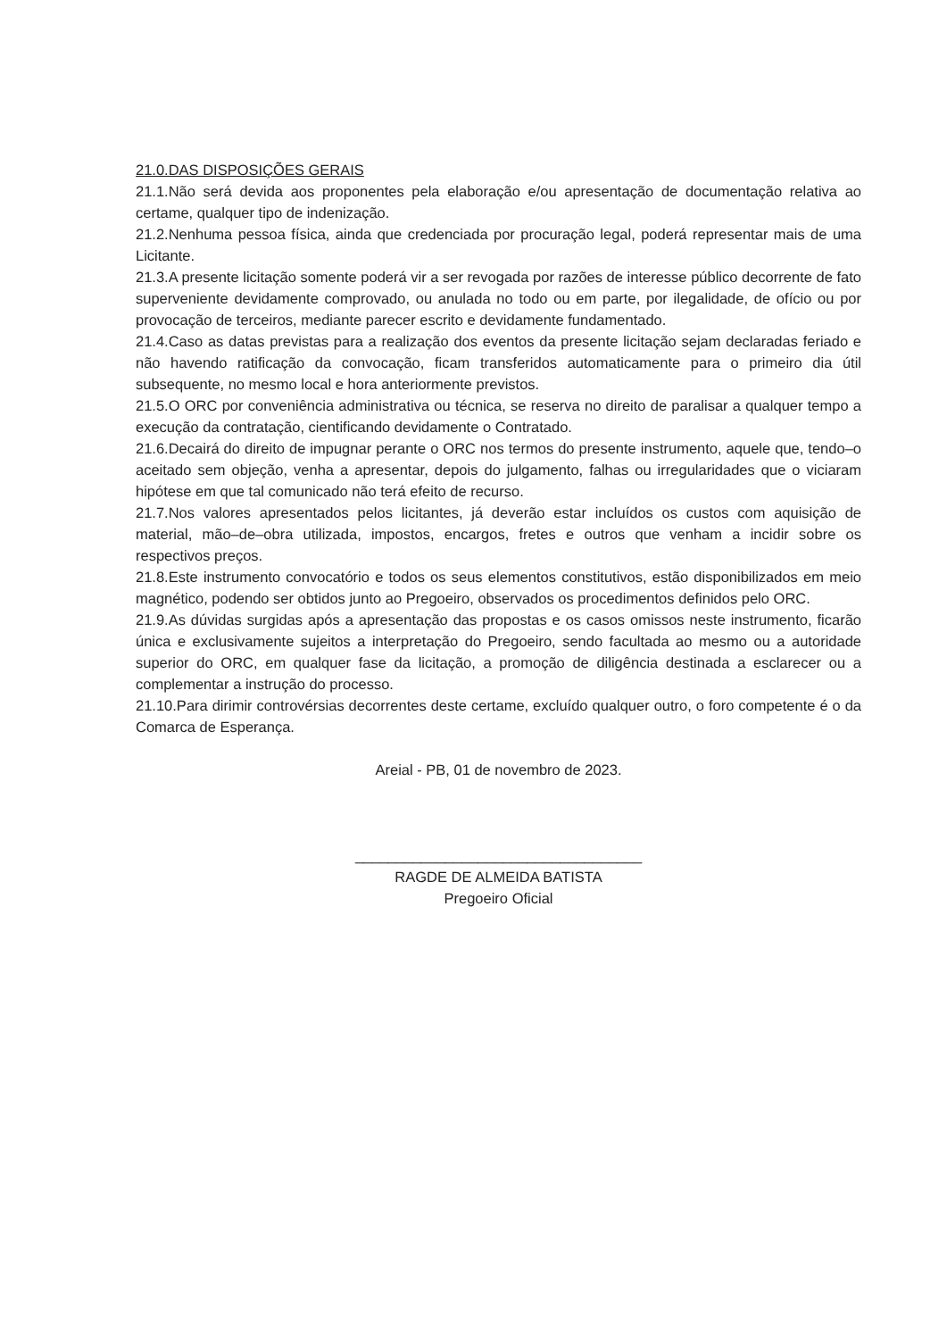21.0.DAS DISPOSIÇÕES GERAIS
21.1.Não será devida aos proponentes pela elaboração e/ou apresentação de documentação relativa ao certame, qualquer tipo de indenização.
21.2.Nenhuma pessoa física, ainda que credenciada por procuração legal, poderá representar mais de uma Licitante.
21.3.A presente licitação somente poderá vir a ser revogada por razões de interesse público decorrente de fato superveniente devidamente comprovado, ou anulada no todo ou em parte, por ilegalidade, de ofício ou por provocação de terceiros, mediante parecer escrito e devidamente fundamentado.
21.4.Caso as datas previstas para a realização dos eventos da presente licitação sejam declaradas feriado e não havendo ratificação da convocação, ficam transferidos automaticamente para o primeiro dia útil subsequente, no mesmo local e hora anteriormente previstos.
21.5.O ORC por conveniência administrativa ou técnica, se reserva no direito de paralisar a qualquer tempo a execução da contratação, cientificando devidamente o Contratado.
21.6.Decairá do direito de impugnar perante o ORC nos termos do presente instrumento, aquele que, tendo–o aceitado sem objeção, venha a apresentar, depois do julgamento, falhas ou irregularidades que o viciaram hipótese em que tal comunicado não terá efeito de recurso.
21.7.Nos valores apresentados pelos licitantes, já deverão estar incluídos os custos com aquisição de material, mão–de–obra utilizada, impostos, encargos, fretes e outros que venham a incidir sobre os respectivos preços.
21.8.Este instrumento convocatório e todos os seus elementos constitutivos, estão disponibilizados em meio magnético, podendo ser obtidos junto ao Pregoeiro, observados os procedimentos definidos pelo ORC.
21.9.As dúvidas surgidas após a apresentação das propostas e os casos omissos neste instrumento, ficarão única e exclusivamente sujeitos a interpretação do Pregoeiro, sendo facultada ao mesmo ou a autoridade superior do ORC, em qualquer fase da licitação, a promoção de diligência destinada a esclarecer ou a complementar a instrução do processo.
21.10.Para dirimir controvérsias decorrentes deste certame, excluído qualquer outro, o foro competente é o da Comarca de Esperança.
Areial - PB, 01 de novembro de 2023.
___________________________________
RAGDE DE ALMEIDA BATISTA
Pregoeiro Oficial